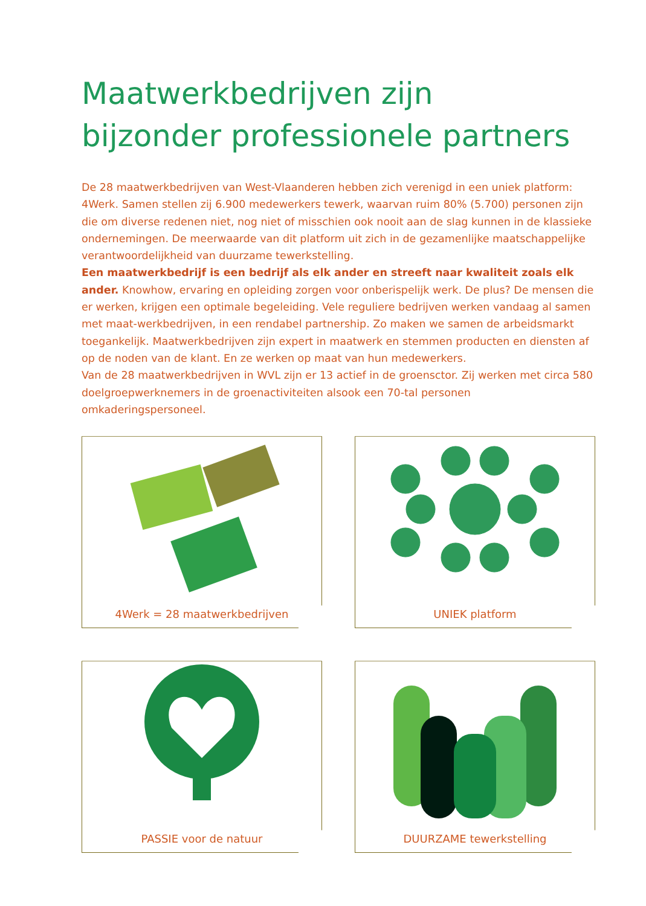Maatwerkbedrijven zijn
bijzonder professionele partners
De 28 maatwerkbedrijven van West-Vlaanderen hebben zich verenigd in een uniek platform: 4Werk. Samen stellen zij 6.900 medewerkers tewerk, waarvan ruim 80% (5.700) personen zijn die om diverse redenen niet, nog niet of misschien ook nooit aan de slag kunnen in de klassieke ondernemingen. De meerwaarde van dit platform uit zich in de gezamenlijke maatschappelijke verantwoordelijkheid van duurzame tewerkstelling.
Een maatwerkbedrijf is een bedrijf als elk ander en streeft naar kwaliteit zoals elk ander. Knowhow, ervaring en opleiding zorgen voor onberispelijk werk. De plus? De mensen die er werken, krijgen een optimale begeleiding. Vele reguliere bedrijven werken vandaag al samen met maat-werkbedrijven, in een rendabel partnership. Zo maken we samen de arbeidsmarkt toegankelijk. Maatwerkbedrijven zijn expert in maatwerk en stemmen producten en diensten af op de noden van de klant. En ze werken op maat van hun medewerkers.
Van de 28 maatwerkbedrijven in WVL zijn er 13 actief in de groensctor. Zij werken met circa 580 doelgroepwerknemers in de groenactiviteiten alsook een 70-tal personen omkaderingspersoneel.
4Werk = 28 maatwerkbedrijven
UNIEK platform
PASSIE voor de natuur
DUURZAME tewerkstelling